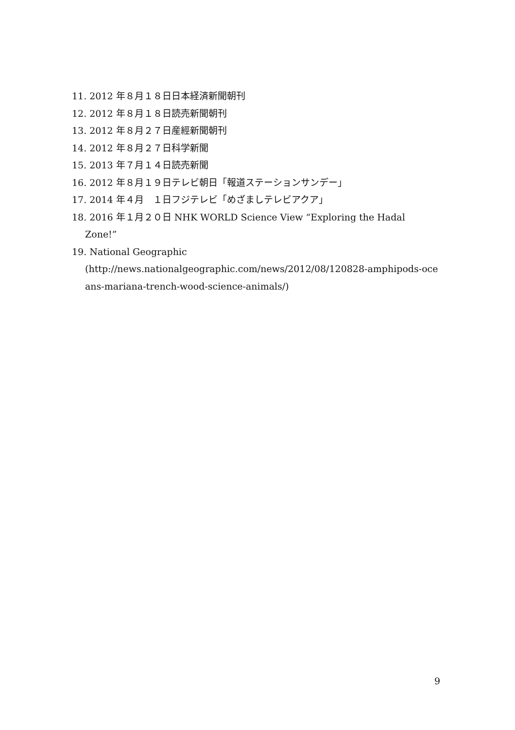11. 2012 年８月１８日日本経済新聞朝刊
12. 2012 年８月１８日読売新聞朝刊
13. 2012 年８月２７日産經新聞朝刊
14. 2012 年８月２７日科学新聞
15. 2013 年７月１４日読売新聞
16. 2012 年８月１９日テレビ朝日「報道ステーションサンデー」
17. 2014 年４月　１日フジテレビ「めざましテレビアクア」
18. 2016 年１月２０日 NHK WORLD Science View “Exploring the Hadal
Zone!”
19. National Geographic
(http://news.nationalgeographic.com/news/2012/08/120828-amphipods-oce
ans-mariana-trench-wood-science-animals/)
9